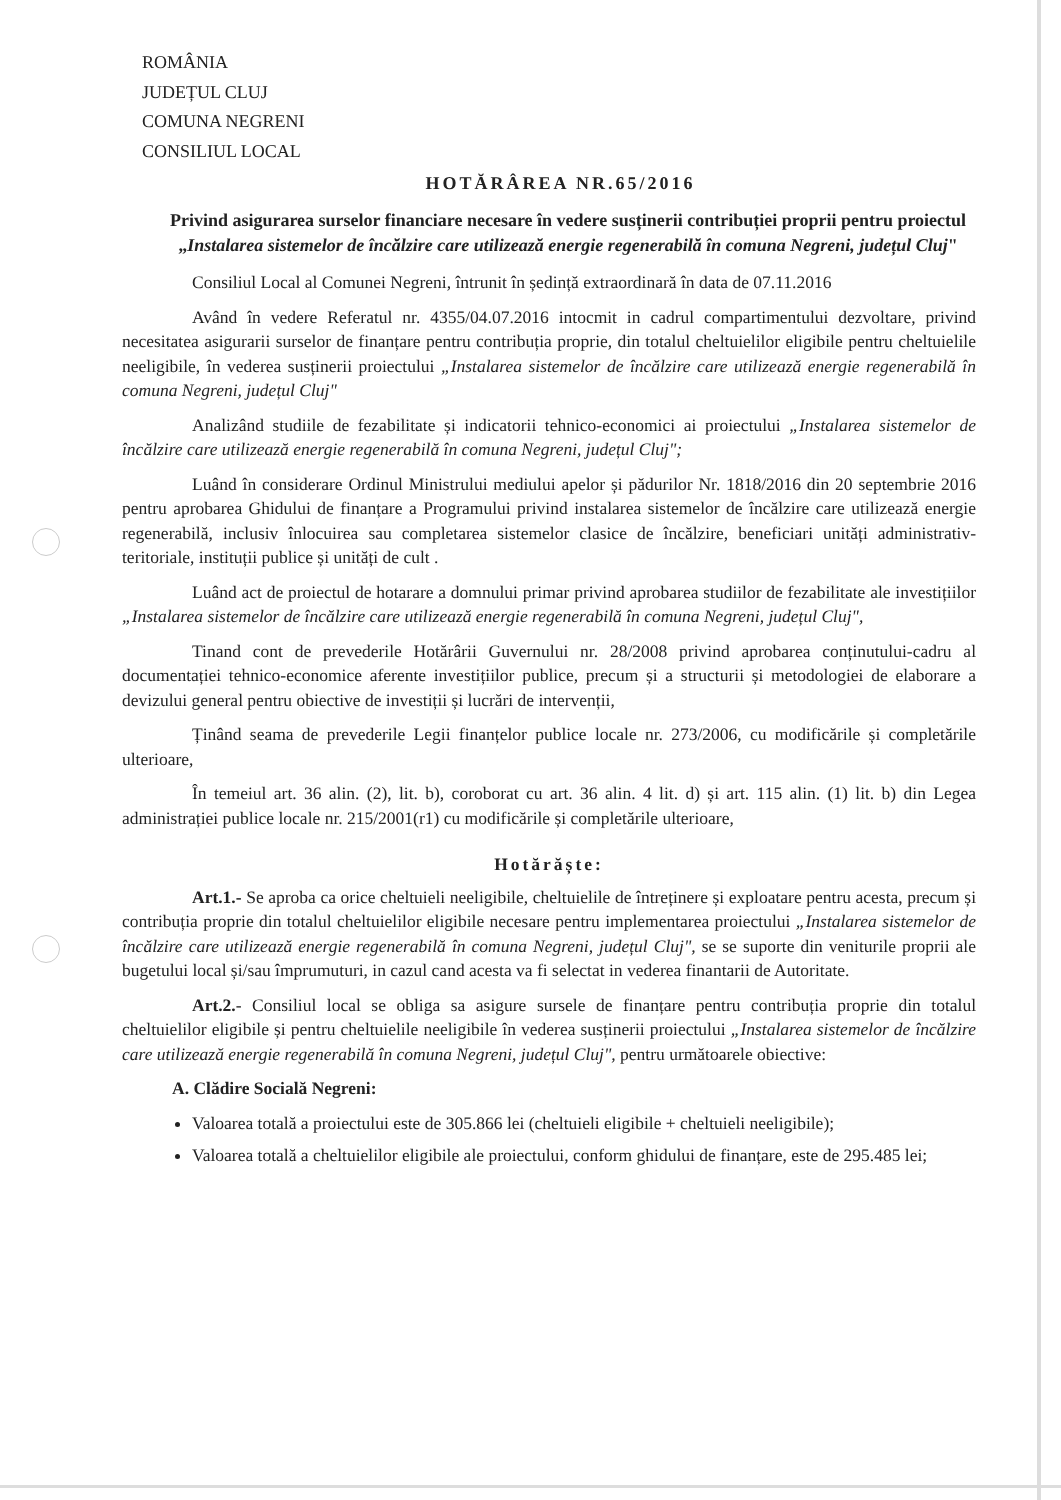ROMÂNIA
JUDEȚUL CLUJ
COMUNA NEGRENI
CONSILIUL LOCAL
HOTĂRÂREA NR.65/2016
Privind asigurarea surselor financiare necesare în vedere susținerii contribuției proprii pentru proiectul „Instalarea sistemelor de încălzire care utilizează energie regenerabilă în comuna Negreni, județul Cluj"
Consiliul Local al Comunei Negreni, întrunit în ședință extraordinară în data de 07.11.2016
Având în vedere Referatul nr. 4355/04.07.2016 intocmit in cadrul compartimentului dezvoltare, privind necesitatea asigurarii surselor de finanțare pentru contribuția proprie, din totalul cheltuielilor eligibile pentru cheltuielile neeligibile, în vederea susținerii proiectului „Instalarea sistemelor de încălzire care utilizează energie regenerabilă în comuna Negreni, județul Cluj"
Analizând studiile de fezabilitate și indicatorii tehnico-economici ai proiectului „Instalarea sistemelor de încălzire care utilizează energie regenerabilă în comuna Negreni, județul Cluj";
Luând în considerare Ordinul Ministrului mediului apelor și pădurilor Nr. 1818/2016 din 20 septembrie 2016 pentru aprobarea Ghidului de finanțare a Programului privind instalarea sistemelor de încălzire care utilizează energie regenerabilă, inclusiv înlocuirea sau completarea sistemelor clasice de încălzire, beneficiari unități administrativ-teritoriale, instituții publice și unități de cult .
Luând act de proiectul de hotarare a domnului primar privind aprobarea studiilor de fezabilitate ale investițiilor „Instalarea sistemelor de încălzire care utilizează energie regenerabilă în comuna Negreni, județul Cluj",
Tinand cont de prevederile Hotărârii Guvernului nr. 28/2008 privind aprobarea conținutului-cadru al documentației tehnico-economice aferente investițiilor publice, precum și a structurii și metodologiei de elaborare a devizului general pentru obiective de investiții și lucrări de intervenții,
Ținând seama de prevederile Legii finanțelor publice locale nr. 273/2006, cu modificările și completările ulterioare,
În temeiul art. 36 alin. (2), lit. b), coroborat cu art. 36 alin. 4 lit. d) și art. 115 alin. (1) lit. b) din Legea administrației publice locale nr. 215/2001(r1) cu modificările și completările ulterioare,
Hotărăște:
Art.1.- Se aproba ca orice cheltuieli neeligibile, cheltuielile de întreținere și exploatare pentru acesta, precum și contribuția proprie din totalul cheltuielilor eligibile necesare pentru implementarea proiectului „Instalarea sistemelor de încălzire care utilizează energie regenerabilă în comuna Negreni, județul Cluj", se se suporte din veniturile proprii ale bugetului local și/sau împrumuturi, in cazul cand acesta va fi selectat in vederea finantarii de Autoritate.
Art.2.- Consiliul local se obliga sa asigure sursele de finanțare pentru contribuția proprie din totalul cheltuielilor eligibile și pentru cheltuielile neeligibile în vederea susținerii proiectului „Instalarea sistemelor de încălzire care utilizează energie regenerabilă în comuna Negreni, județul Cluj", pentru următoarele obiective:
A. Clădire Socială Negreni:
Valoarea totală a proiectului este de 305.866 lei (cheltuieli eligibile + cheltuieli neeligibile);
Valoarea totală a cheltuielilor eligibile ale proiectului, conform ghidului de finanțare, este de 295.485 lei;